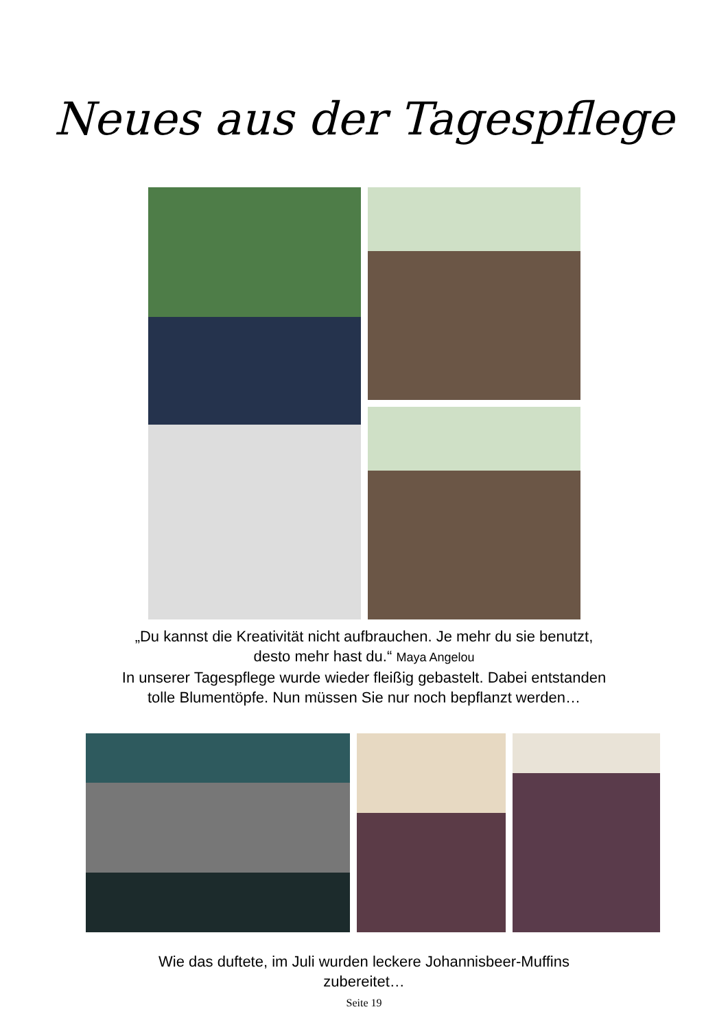Neues aus der Tagespflege
„Du kannst die Kreativität nicht aufbrauchen. Je mehr du sie benutzt,
desto mehr hast du.“ Maya Angelou
In unserer Tagespflege wurde wieder fleißig gebastelt. Dabei entstanden
tolle Blumentöpfe. Nun müssen Sie nur noch bepflanzt werden…
Wie das duftete, im Juli wurden leckere Johannisbeer-Muffins
zubereitet…
Seite 19